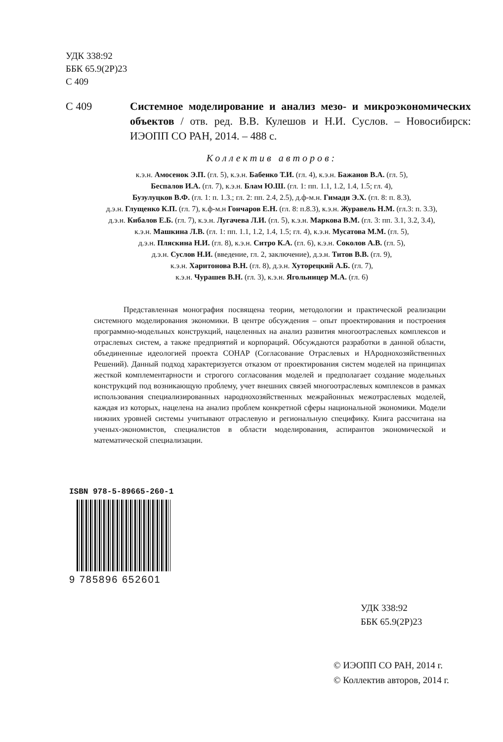УДК 338:92
ББК 65.9(2Р)23
С 409
С 409 Системное моделирование и анализ мезо- и микроэкономических объектов / отв. ред. В.В. Кулешов и Н.И. Суслов. – Новосибирск: ИЭОПП СО РАН, 2014. – 488 с.
Коллектив авторов:
к.э.н. Амосенок Э.П. (гл. 5), к.э.н. Бабенко Т.И. (гл. 4), к.э.н. Бажанов В.А. (гл. 5),
Беспалов И.А. (гл. 7), к.э.н. Блам Ю.Ш. (гл. 1: пп. 1.1, 1.2, 1.4, 1.5; гл. 4),
Бузулуцков В.Ф. (гл. 1: п. 1.3.; гл. 2: пп. 2.4, 2.5), д.ф-м.н. Гимади Э.Х. (гл. 8: п. 8.3),
д.э.н. Глущенко К.П. (гл. 7), к.ф-м.н Гончаров Е.Н. (гл. 8: п.8.3), к.э.н. Журавель Н.М. (гл.3: п. 3.3),
д.э.н. Кибалов Е.Б. (гл. 7), к.э.н. Лугачева Л.И. (гл. 5), к.э.н. Маркова В.М. (гл. 3: пп. 3.1, 3.2, 3.4),
к.э.н. Машкина Л.В. (гл. 1: пп. 1.1, 1.2, 1.4, 1.5; гл. 4), к.э.н. Мусатова М.М. (гл. 5),
д.э.н. Пляскина Н.И. (гл. 8), к.э.н. Ситро К.А. (гл. 6), к.э.н. Соколов А.В. (гл. 5),
д.э.н. Суслов Н.И. (введение, гл. 2, заключение), д.э.н. Титов В.В. (гл. 9),
к.э.н. Харитонова В.Н. (гл. 8), д.э.н. Хуторецкий А.Б. (гл. 7),
к.э.н. Чурашев В.Н. (гл. 3), к.э.н. Ягольницер М.А. (гл. 6)
Представленная монография посвящена теории, методологии и практической реализации системного моделирования экономики. В центре обсуждения – опыт проектирования и построения программно-модельных конструкций, нацеленных на анализ развития многоотраслевых комплексов и отраслевых систем, а также предприятий и корпораций. Обсуждаются разработки в данной области, объединенные идеологией проекта СОНАР (Согласование Отраслевых и НАроднохозяйственных Решений). Данный подход характеризуется отказом от проектирования систем моделей на принципах жесткой комплементарности и строгого согласования моделей и предполагает создание модельных конструкций под возникающую проблему, учет внешних связей многоотраслевых комплексов в рамках использования специализированных народнохозяйственных межрайонных межотраслевых моделей, каждая из которых, нацелена на анализ проблем конкретной сферы национальной экономики. Модели нижних уровней системы учитывают отраслевую и региональную специфику. Книга рассчитана на ученых-экономистов, специалистов в области моделирования, аспирантов экономической и математической специализации.
ISBN 978-5-89665-260-1
9 785896 652601
УДК 338:92
ББК 65.9(2Р)23
© ИЭОПП СО РАН, 2014 г.
© Коллектив авторов, 2014 г.